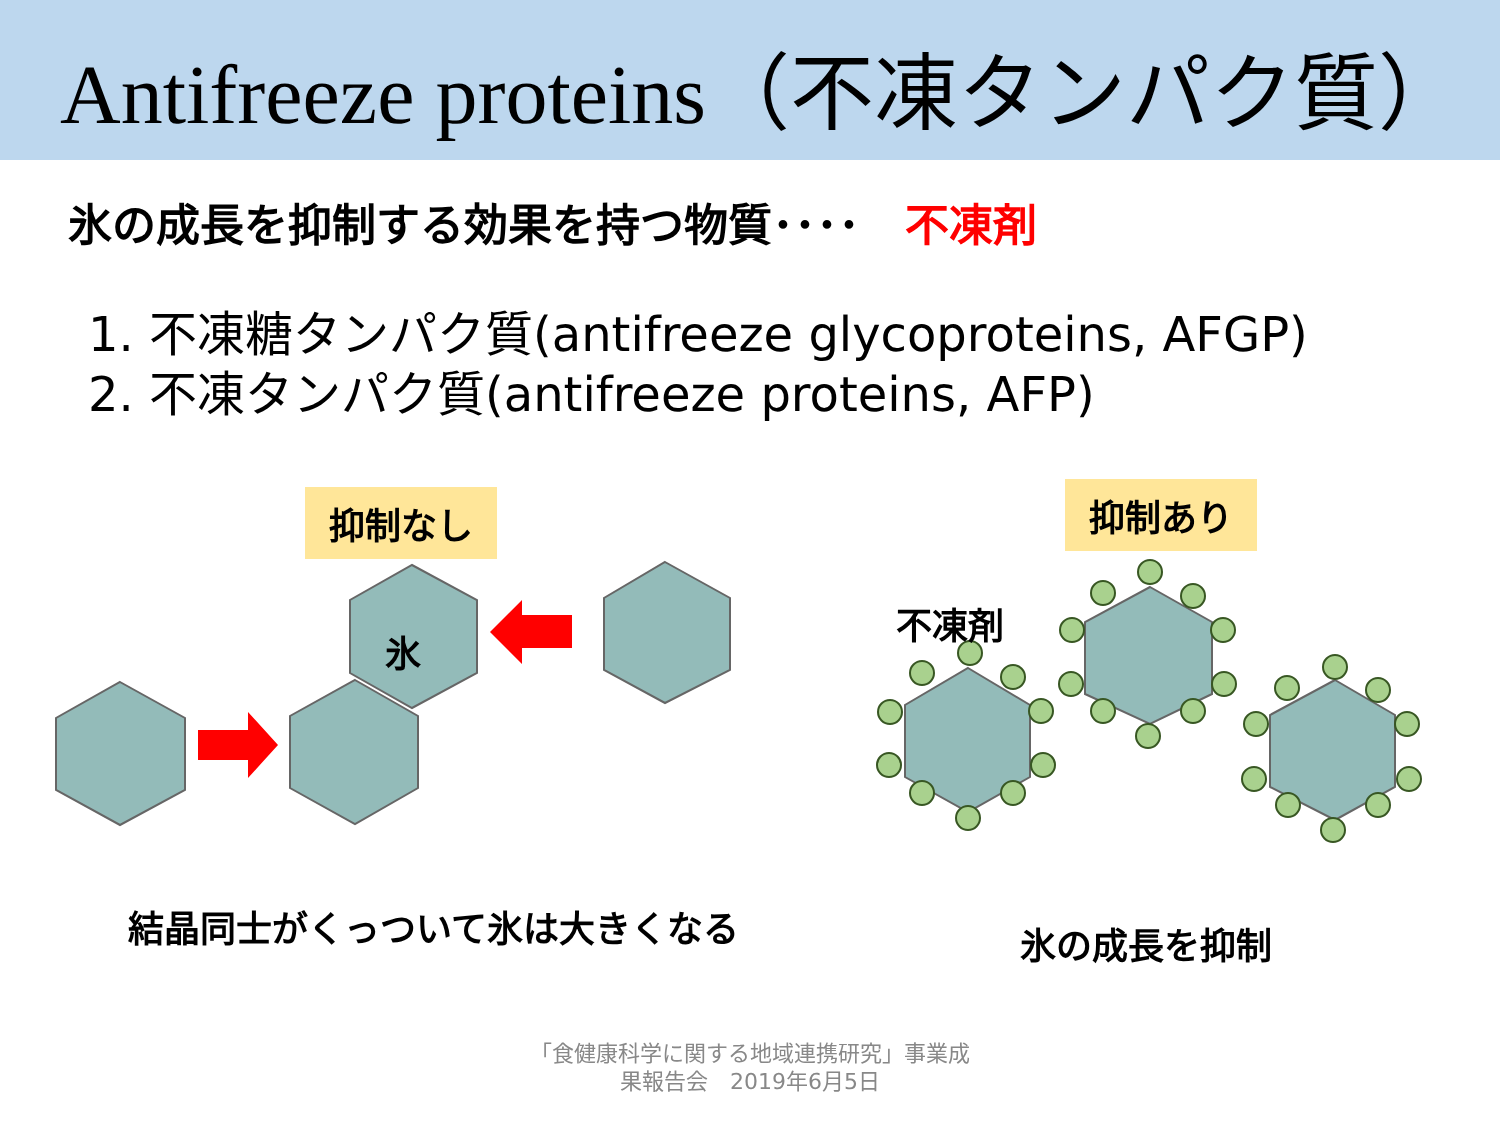Antifreeze proteins（不凍タンパク質）
氷の成長を抑制する効果を持つ物質････ 不凍剤
1. 不凍糖タンパク質(antifreeze glycoproteins, AFGP)
2. 不凍タンパク質(antifreeze proteins, AFP)
抑制なし 抑制あり
氷
不凍剤
結晶同士がくっついて氷は大きくなる 氷の成長を抑制
「食健康科学に関する地域連携研究」事業成
果報告会　2019年6月5日